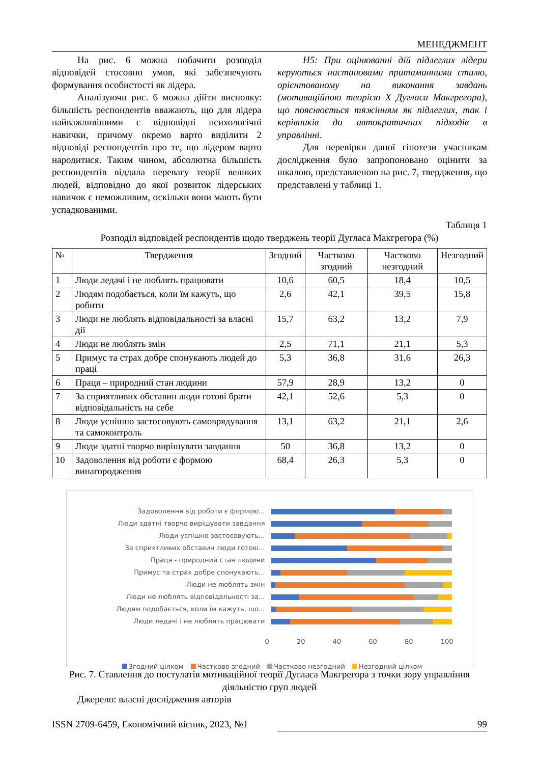МЕНЕДЖМЕНТ
На рис. 6 можна побачити розподіл відповідей стосовно умов, які забезпечують формування особистості як лідера.
Аналізуючи рис. 6 можна дійти висновку: більшість респондентів вважають, що для лідера найважливішими є відповідні психологічні навички, причому окремо варто виділити 2 відповіді респондентів про те, що лідером варто народитися. Таким чином, абсолютна більшість респондентів віддала перевагу теорії великих людей, відповідно до якої розвиток лідерських навичок є неможливим, оскільки вони мають бути успадкованими.
Н5: При оцінюванні дій підлеглих лідери керуються настановами притаманними стилю, орієнтованому на виконання завдань (мотиваційною теорією Х Дугласа Макгрегора), що пояснюється тяжінням як підлеглих, так і керівників до автократичних підходів в управлінні.
Для перевірки даної гіпотези учасникам дослідження було запропоновано оцінити за шкалою, представленою на рис. 7, твердження, що представлені у таблиці 1.
Таблиця 1
Розподіл відповідей респондентів щодо тверджень теорії Дугласа Макгрегора (%)
| № | Твердження | Згодний | Частково згодний | Частково незгодний | Незгодний |
| --- | --- | --- | --- | --- | --- |
| 1 | Люди ледачі і не люблять працювати | 10,6 | 60,5 | 18,4 | 10,5 |
| 2 | Людям подобається, коли їм кажуть, що робити | 2,6 | 42,1 | 39,5 | 15,8 |
| 3 | Люди не люблять відповідальності за власні дії | 15,7 | 63,2 | 13,2 | 7,9 |
| 4 | Люди не люблять змін | 2,5 | 71,1 | 21,1 | 5,3 |
| 5 | Примус та страх добре спонукають людей до праці | 5,3 | 36,8 | 31,6 | 26,3 |
| 6 | Праця – природний стан людини | 57,9 | 28,9 | 13,2 | 0 |
| 7 | За сприятливих обставин люди готові брати відповідальність на себе | 42,1 | 52,6 | 5,3 | 0 |
| 8 | Люди успішно застосовують самоврядування та самоконтроль | 13,1 | 63,2 | 21,1 | 2,6 |
| 9 | Люди здатні творчо вирішувати завдання | 50 | 36,8 | 13,2 | 0 |
| 10 | Задоволення від роботи є формою винагородження | 68,4 | 26,3 | 5,3 | 0 |
Задоволення від роботи є формою...
Люди здатні творчо вирішувати завдання
Люди успішно застосовують...
За сприятливих обставин люди готові...
Праця - природний стан людини
Примус та страх добре спонукають...
Люди не люблять змін
Люди не люблять відповідальності за...
Людям подобається, коли їм кажуть, що...
Люди ледачі і не люблять працювати
0 20 40 60 80 100
Згодний цілком Частково згодний Частково незгодний Незгодний цілком
Рис. 7. Ставлення до постулатів мотиваційної теорії Дугласа Макгрегора з точки зору управління діяльністю груп людей
Джерело: власні дослідження авторів
ISSN 2709-6459, Економічний вісник, 2023, №1 99